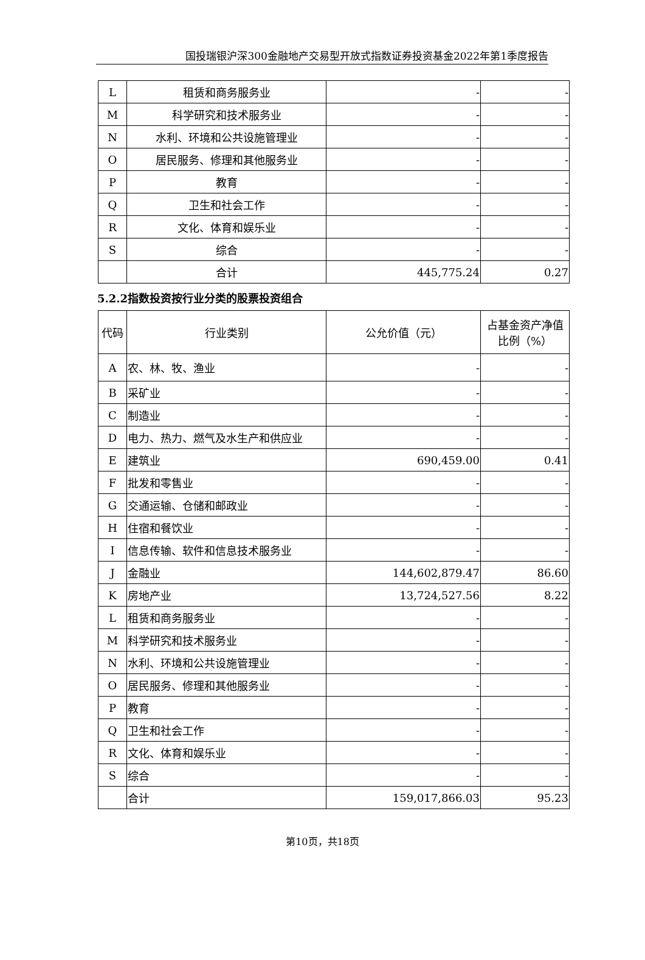国投瑞银沪深300金融地产交易型开放式指数证券投资基金2022年第1季度报告
| L | 租赁和商务服务业 | - | - |
| M | 科学研究和技术服务业 | - | - |
| N | 水利、环境和公共设施管理业 | - | - |
| O | 居民服务、修理和其他服务业 | - | - |
| P | 教育 | - | - |
| Q | 卫生和社会工作 | - | - |
| R | 文化、体育和娱乐业 | - | - |
| S | 综合 | - | - |
| | 合计 | 445,775.24 | 0.27 |
5.2.2指数投资按行业分类的股票投资组合
| 代码 | 行业类别 | 公允价值（元） | 占基金资产净值比例（%） |
| A | 农、林、牧、渔业 | - | - |
| B | 采矿业 | - | - |
| C | 制造业 | - | - |
| D | 电力、热力、燃气及水生产和供应业 | - | - |
| E | 建筑业 | 690,459.00 | 0.41 |
| F | 批发和零售业 | - | - |
| G | 交通运输、仓储和邮政业 | - | - |
| H | 住宿和餐饮业 | - | - |
| I | 信息传输、软件和信息技术服务业 | - | - |
| J | 金融业 | 144,602,879.47 | 86.60 |
| K | 房地产业 | 13,724,527.56 | 8.22 |
| L | 租赁和商务服务业 | - | - |
| M | 科学研究和技术服务业 | - | - |
| N | 水利、环境和公共设施管理业 | - | - |
| O | 居民服务、修理和其他服务业 | - | - |
| P | 教育 | - | - |
| Q | 卫生和社会工作 | - | - |
| R | 文化、体育和娱乐业 | - | - |
| S | 综合 | - | - |
| | 合计 | 159,017,866.03 | 95.23 |
第10页，共18页